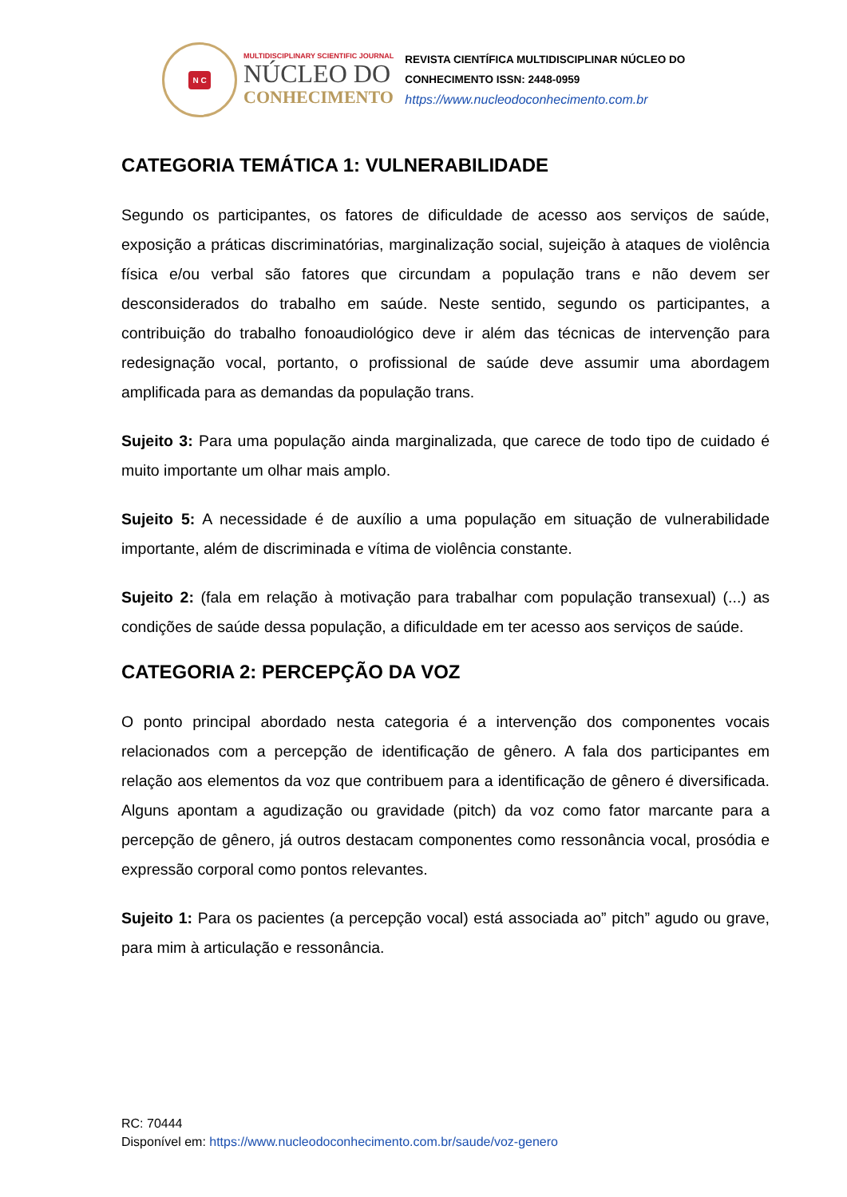N C
MULTIDISCIPLINARY SCIENTIFIC JOURNAL
NÚCLEO DO
CONHECIMENTO
REVISTA CIENTÍFICA MULTIDISCIPLINAR NÚCLEO DO
CONHECIMENTO ISSN: 2448-0959
https://www.nucleodoconhecimento.com.br
CATEGORIA TEMÁTICA 1: VULNERABILIDADE
Segundo os participantes, os fatores de dificuldade de acesso aos serviços de saúde, exposição a práticas discriminatórias, marginalização social, sujeição à ataques de violência física e/ou verbal são fatores que circundam a população trans e não devem ser desconsiderados do trabalho em saúde. Neste sentido, segundo os participantes, a contribuição do trabalho fonoaudiológico deve ir além das técnicas de intervenção para redesignação vocal, portanto, o profissional de saúde deve assumir uma abordagem amplificada para as demandas da população trans.
Sujeito 3: Para uma população ainda marginalizada, que carece de todo tipo de cuidado é muito importante um olhar mais amplo.
Sujeito 5: A necessidade é de auxílio a uma população em situação de vulnerabilidade importante, além de discriminada e vítima de violência constante.
Sujeito 2: (fala em relação à motivação para trabalhar com população transexual) (...) as condições de saúde dessa população, a dificuldade em ter acesso aos serviços de saúde.
CATEGORIA 2: PERCEPÇÃO DA VOZ
O ponto principal abordado nesta categoria é a intervenção dos componentes vocais relacionados com a percepção de identificação de gênero. A fala dos participantes em relação aos elementos da voz que contribuem para a identificação de gênero é diversificada. Alguns apontam a agudização ou gravidade (pitch) da voz como fator marcante para a percepção de gênero, já outros destacam componentes como ressonância vocal, prosódia e expressão corporal como pontos relevantes.
Sujeito 1: Para os pacientes (a percepção vocal) está associada ao” pitch” agudo ou grave, para mim à articulação e ressonância.
RC: 70444
Disponível em: https://www.nucleodoconhecimento.com.br/saude/voz-genero